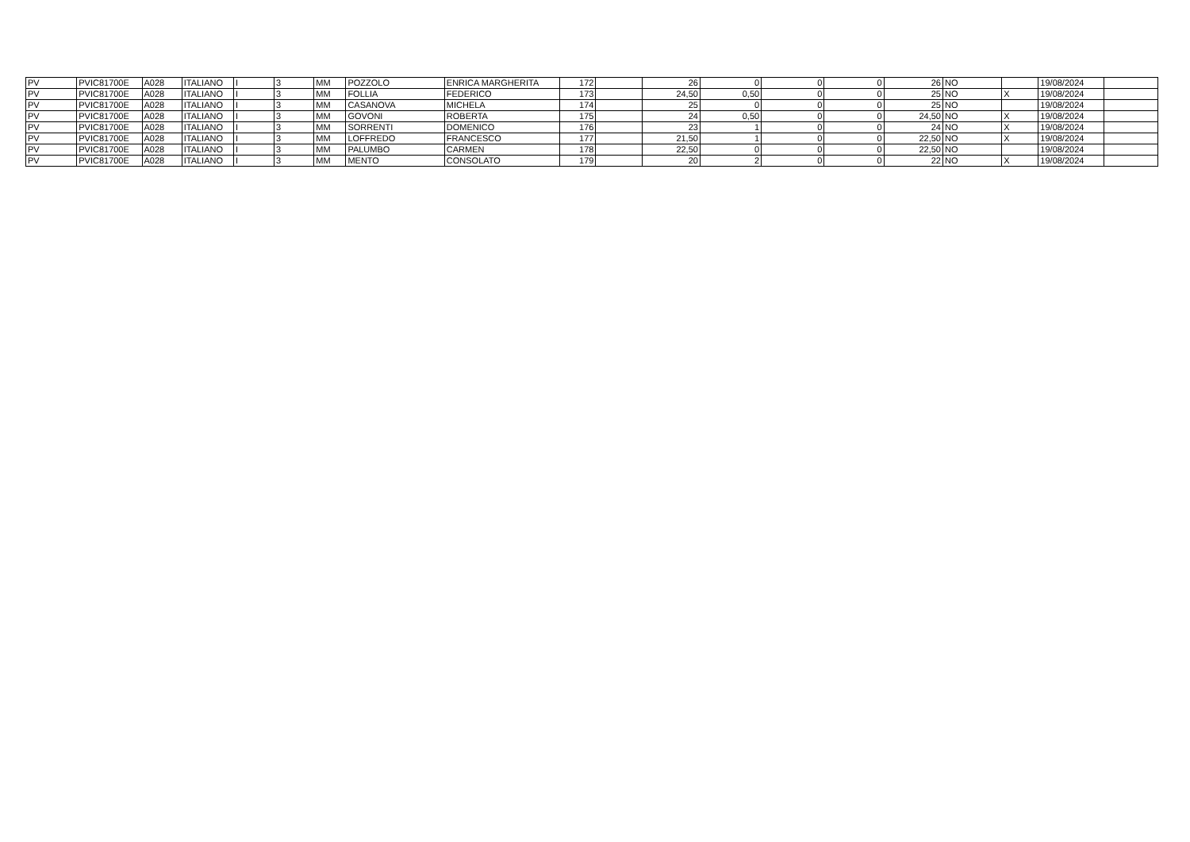| PV | PVIC81700E | A028 | ITALIANO | I | 3 | MM | POZZOLO | ENRICA MARGHERITA | 172 | | 26 | 0 | 0 | 0 | 26 | NO | | 19/08/2024 | |
| PV | PVIC81700E | A028 | ITALIANO | I | 3 | MM | FOLLIA | FEDERICO | 173 | | 24,50 | 0,50 | 0 | 0 | 25 | NO | X | 19/08/2024 | |
| PV | PVIC81700E | A028 | ITALIANO | I | 3 | MM | CASANOVA | MICHELA | 174 | | 25 | 0 | 0 | 0 | 25 | NO | | 19/08/2024 | |
| PV | PVIC81700E | A028 | ITALIANO | I | 3 | MM | GOVONI | ROBERTA | 175 | | 24 | 0,50 | 0 | 0 | 24,50 | NO | X | 19/08/2024 | |
| PV | PVIC81700E | A028 | ITALIANO | I | 3 | MM | SORRENTI | DOMENICO | 176 | | 23 | 1 | 0 | 0 | 24 | NO | X | 19/08/2024 | |
| PV | PVIC81700E | A028 | ITALIANO | I | 3 | MM | LOFFREDO | FRANCESCO | 177 | | 21,50 | 1 | 0 | 0 | 22,50 | NO | X | 19/08/2024 | |
| PV | PVIC81700E | A028 | ITALIANO | I | 3 | MM | PALUMBO | CARMEN | 178 | | 22,50 | 0 | 0 | 0 | 22,50 | NO | | 19/08/2024 | |
| PV | PVIC81700E | A028 | ITALIANO | I | 3 | MM | MENTO | CONSOLATO | 179 | | 20 | 2 | 0 | 0 | 22 | NO | X | 19/08/2024 | |